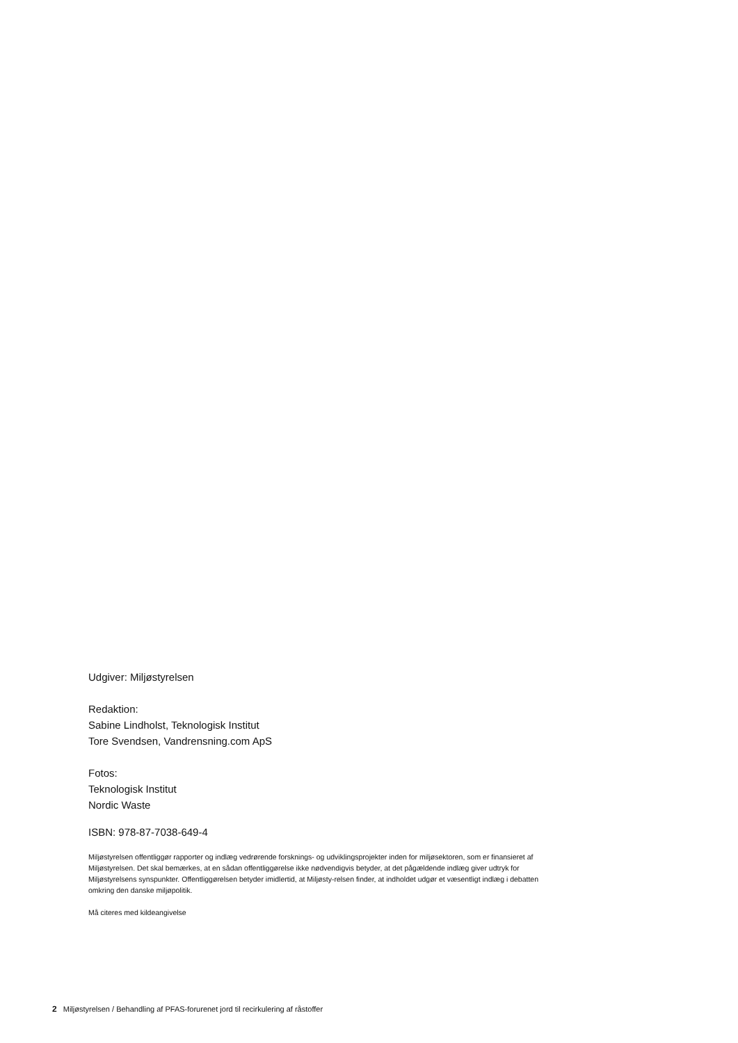Udgiver: Miljøstyrelsen
Redaktion:
Sabine Lindholst, Teknologisk Institut
Tore Svendsen, Vandrensning.com ApS
Fotos:
Teknologisk Institut
Nordic Waste
ISBN: 978-87-7038-649-4
Miljøstyrelsen offentliggør rapporter og indlæg vedrørende forsknings- og udviklingsprojekter inden for miljøsektoren, som er finansieret af Miljøstyrelsen. Det skal bemærkes, at en sådan offentliggørelse ikke nødvendigvis betyder, at det pågældende indlæg giver udtryk for Miljøstyrelsens synspunkter. Offentliggørelsen betyder imidlertid, at Miljøsty-relsen finder, at indholdet udgør et væsentligt indlæg i debatten omkring den danske miljøpolitik.
Må citeres med kildeangivelse
2 Miljøstyrelsen / Behandling af PFAS-forurenet jord til recirkulering af råstoffer